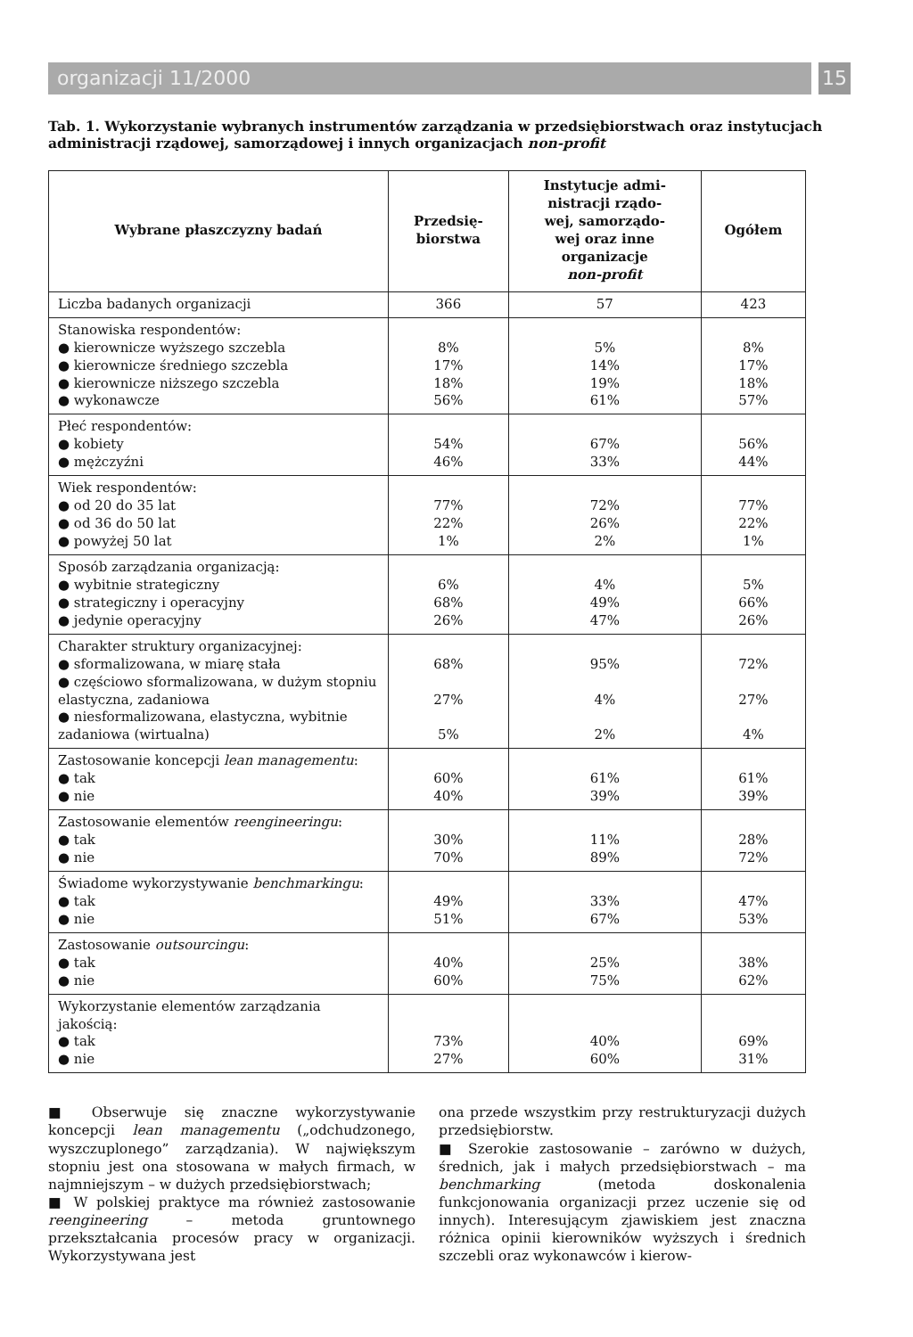organizacji 11/2000 15
Tab. 1. Wykorzystanie wybranych instrumentów zarządzania w przedsiębiorstwach oraz instytucjach administracji rządowej, samorządowej i innych organizacjach non-profit
| Wybrane płaszczyzny badań | Przedsię- biorstwa | Instytucje admi- nistracji rządo- wej, samorządo- wej oraz inne organizacje non-profit | Ogółem |
| --- | --- | --- | --- |
| Liczba badanych organizacji | 366 | 57 | 423 |
| Stanowiska respondentów: ● kierownicze wyższego szczebla ● kierownicze średniego szczebla ● kierownicze niższego szczebla ● wykonawcze | 8% 17% 18% 56% | 5% 14% 19% 61% | 8% 17% 18% 57% |
| Płeć respondentów: ● kobiety ● mężczyźni | 54% 46% | 67% 33% | 56% 44% |
| Wiek respondentów: ● od 20 do 35 lat ● od 36 do 50 lat ● powyżej 50 lat | 77% 22% 1% | 72% 26% 2% | 77% 22% 1% |
| Sposób zarządzania organizacją: ● wybitnie strategiczny ● strategiczny i operacyjny ● jedynie operacyjny | 6% 68% 26% | 4% 49% 47% | 5% 66% 26% |
| Charakter struktury organizacyjnej: ● sformalizowana, w miarę stała ● częściowo sformalizowana, w dużym stopniu elastyczna, zadaniowa ● niesformalizowana, elastyczna, wybitnie zadaniowa (wirtualna) | 68% 27% 5% | 95% 4% 2% | 72% 27% 4% |
| Zastosowanie koncepcji lean managementu : ● tak ● nie | 60% 40% | 61% 39% | 61% 39% |
| Zastosowanie elementów reengineeringu : ● tak ● nie | 30% 70% | 11% 89% | 28% 72% |
| Świadome wykorzystywanie benchmarkingu : ● tak ● nie | 49% 51% | 33% 67% | 47% 53% |
| Zastosowanie outsourcingu : ● tak ● nie | 40% 60% | 25% 75% | 38% 62% |
| Wykorzystanie elementów zarządzania jakością: ● tak ● nie | 73% 27% | 40% 60% | 69% 31% |
■ Obserwuje się znaczne wykorzystywanie koncepcji lean managementu („odchudzonego, wyszczuplonego” zarządzania). W największym stopniu jest ona stosowana w małych firmach, w najmniejszym – w dużych przedsiębiorstwach;
■ W polskiej praktyce ma również zastosowanie reengineering – metoda gruntownego przekształcania procesów pracy w organizacji. Wykorzystywana jest
ona przede wszystkim przy restrukturyzacji dużych przedsiębiorstw.
■ Szerokie zastosowanie – zarówno w dużych, średnich, jak i małych przedsiębiorstwach – ma benchmarking (metoda doskonalenia funkcjonowania organizacji przez uczenie się od innych). Interesującym zjawiskiem jest znaczna różnica opinii kierowników wyższych i średnich szczebli oraz wykonawców i kierow-